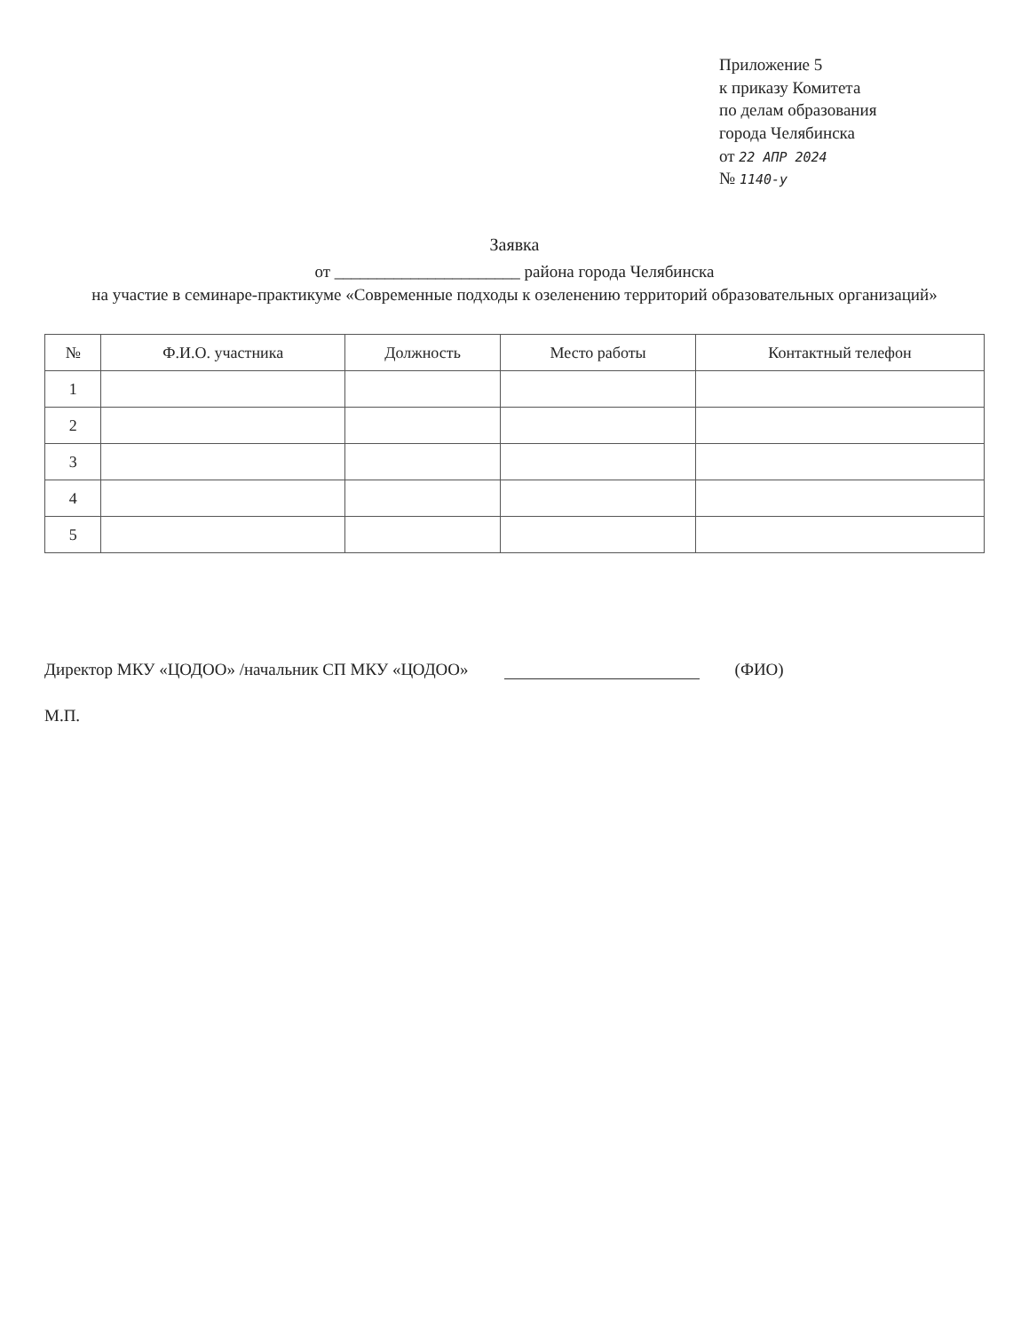Приложение 5
к приказу Комитета
по делам образования
города Челябинска
от 22 АПР 2024
№ 1140-у
Заявка
от ______________________ района города Челябинска
на участие в семинаре-практикуме «Современные подходы к озеленению территорий образовательных организаций»
| № | Ф.И.О. участника | Должность | Место работы | Контактный телефон |
| --- | --- | --- | --- | --- |
| 1 | | | | |
| 2 | | | | |
| 3 | | | | |
| 4 | | | | |
| 5 | | | | |
Директор МКУ «ЦОДОО» /начальник СП МКУ «ЦОДОО» (ФИО)
М.П.